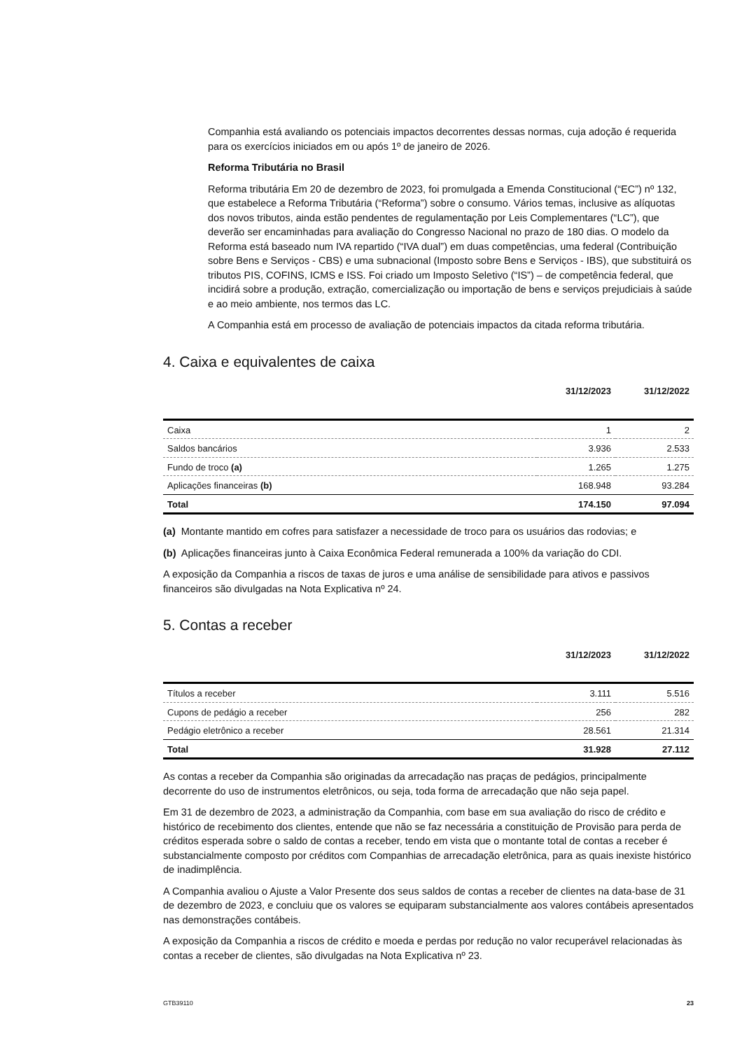Companhia está avaliando os potenciais impactos decorrentes dessas normas, cuja adoção é requerida para os exercícios iniciados em ou após 1º de janeiro de 2026.
Reforma Tributária no Brasil
Reforma tributária Em 20 de dezembro de 2023, foi promulgada a Emenda Constitucional (“EC”) nº 132, que estabelece a Reforma Tributária (“Reforma”) sobre o consumo. Vários temas, inclusive as alíquotas dos novos tributos, ainda estão pendentes de regulamentação por Leis Complementares (“LC”), que deverão ser encaminhadas para avaliação do Congresso Nacional no prazo de 180 dias. O modelo da Reforma está baseado num IVA repartido (“IVA dual”) em duas competências, uma federal (Contribuição sobre Bens e Serviços - CBS) e uma subnacional (Imposto sobre Bens e Serviços - IBS), que substituirá os tributos PIS, COFINS, ICMS e ISS. Foi criado um Imposto Seletivo (“IS”) – de competência federal, que incidirá sobre a produção, extração, comercialização ou importação de bens e serviços prejudiciais à saúde e ao meio ambiente, nos termos das LC.
A Companhia está em processo de avaliação de potenciais impactos da citada reforma tributária.
4. Caixa e equivalentes de caixa
| | 31/12/2023 | 31/12/2022 |
| --- | --- | --- |
| Caixa | 1 | 2 |
| Saldos bancários | 3.936 | 2.533 |
| Fundo de troco (a) | 1.265 | 1.275 |
| Aplicações financeiras (b) | 168.948 | 93.284 |
| Total | 174.150 | 97.094 |
(a) Montante mantido em cofres para satisfazer a necessidade de troco para os usuários das rodovias; e
(b) Aplicações financeiras junto à Caixa Econômica Federal remunerada a 100% da variação do CDI.
A exposição da Companhia a riscos de taxas de juros e uma análise de sensibilidade para ativos e passivos financeiros são divulgadas na Nota Explicativa nº 24.
5. Contas a receber
| | 31/12/2023 | 31/12/2022 |
| --- | --- | --- |
| Títulos a receber | 3.111 | 5.516 |
| Cupons de pedágio a receber | 256 | 282 |
| Pedágio eletrônico a receber | 28.561 | 21.314 |
| Total | 31.928 | 27.112 |
As contas a receber da Companhia são originadas da arrecadação nas praças de pedágios, principalmente decorrente do uso de instrumentos eletrônicos, ou seja, toda forma de arrecadação que não seja papel.
Em 31 de dezembro de 2023, a administração da Companhia, com base em sua avaliação do risco de crédito e histórico de recebimento dos clientes, entende que não se faz necessária a constituição de Provisão para perda de créditos esperada sobre o saldo de contas a receber, tendo em vista que o montante total de contas a receber é substancialmente composto por créditos com Companhias de arrecadação eletrônica, para as quais inexiste histórico de inadimplência.
A Companhia avaliou o Ajuste a Valor Presente dos seus saldos de contas a receber de clientes na data-base de 31 de dezembro de 2023, e concluiu que os valores se equiparam substancialmente aos valores contábeis apresentados nas demonstrações contábeis.
A exposição da Companhia a riscos de crédito e moeda e perdas por redução no valor recuperável relacionadas às contas a receber de clientes, são divulgadas na Nota Explicativa nº 23.
GTB39110 23